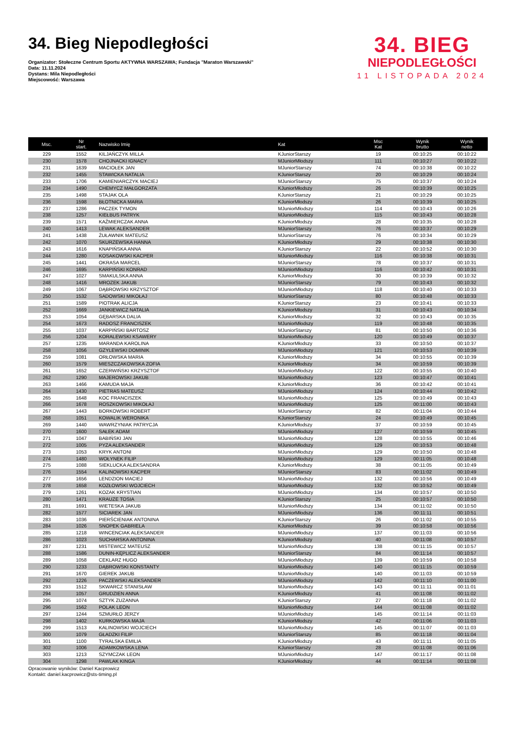34. Bieg Niepodległości
Organizator: Stołeczne Centrum Sportu AKTYWNA WARSZAWA; Fundacja "Maraton Warszawski"
Data: 11.11.2024
Dystans: Mila Niepodległości
Miejscowość: Warszawa
34. BIEG
NIEPODLEGŁOŚCI
11 LISTOPADA 2024
| Msc. | Nr start. | Nazwisko Imię | Kat | Msc Kat | Wynik brutto | Wynik netto |
| --- | --- | --- | --- | --- | --- | --- |
| 229 | 1552 | KILJAŃCZYK MILLA | KJuniorStarszy | 19 | 00:10:25 | 00:10:22 |
| 230 | 1578 | CHOJNACKI IGNACY | MJuniorMłodszy | 111 | 00:10:27 | 00:10:22 |
| 231 | 1639 | MACIOŁEK JAN | MJuniorStarszy | 74 | 00:10:38 | 00:10:22 |
| 232 | 1455 | STAWICKA NATALIA | KJuniorStarszy | 20 | 00:10:29 | 00:10:24 |
| 233 | 1706 | KAMIENIARCZYK MACIEJ | MJuniorStarszy | 75 | 00:10:37 | 00:10:24 |
| 234 | 1490 | CHEMYCZ MAŁGORZATA | KJuniorMłodszy | 26 | 00:10:39 | 00:10:25 |
| 235 | 1498 | STAJAK OLA | KJuniorStarszy | 21 | 00:10:29 | 00:10:25 |
| 236 | 1598 | BŁOTNICKA MARIA | KJuniorMłodszy | 26 | 00:10:39 | 00:10:25 |
| 237 | 1286 | PACZEK TYMON | MJuniorMłodszy | 114 | 00:10:43 | 00:10:26 |
| 238 | 1257 | KIEŁBUS PATRYK | MJuniorMłodszy | 115 | 00:10:43 | 00:10:28 |
| 239 | 1571 | KAŹMIERCZAK ANNA | KJuniorMłodszy | 28 | 00:10:35 | 00:10:28 |
| 240 | 1413 | LEWAK ALEKSANDER | MJuniorStarszy | 76 | 00:10:37 | 00:10:29 |
| 241 | 1438 | ŻUŁAWNIK MATEUSZ | MJuniorStarszy | 76 | 00:10:34 | 00:10:29 |
| 242 | 1070 | SKURZEWSKA HANNA | KJuniorMłodszy | 29 | 00:10:38 | 00:10:30 |
| 243 | 1616 | KNAPIŃSKA ANNA | KJuniorStarszy | 22 | 00:10:52 | 00:10:30 |
| 244 | 1280 | KOSAKOWSKI KACPER | MJuniorMłodszy | 116 | 00:10:38 | 00:10:31 |
| 245 | 1441 | OKRASA MARCEL | MJuniorStarszy | 78 | 00:10:37 | 00:10:31 |
| 246 | 1695 | KARPIŃSKI KONRAD | MJuniorMłodszy | 116 | 00:10:42 | 00:10:31 |
| 247 | 1027 | SMAKULSKA ANNA | KJuniorMłodszy | 30 | 00:10:39 | 00:10:32 |
| 248 | 1416 | MROZEK JAKUB | MJuniorStarszy | 79 | 00:10:43 | 00:10:32 |
| 249 | 1067 | DĄBROWSKI KRZYSZTOF | MJuniorMłodszy | 118 | 00:10:40 | 00:10:33 |
| 250 | 1532 | SADOWSKI MIKOŁAJ | MJuniorStarszy | 80 | 00:10:48 | 00:10:33 |
| 251 | 1589 | PIOTRAK ALICJA | KJuniorStarszy | 23 | 00:10:41 | 00:10:33 |
| 252 | 1669 | JANKIEWICZ NATALIA | KJuniorMłodszy | 31 | 00:10:43 | 00:10:34 |
| 253 | 1054 | GĘBARSKA DALIA | KJuniorMłodszy | 32 | 00:10:43 | 00:10:35 |
| 254 | 1673 | RADOSZ FRANCISZEK | MJuniorMłodszy | 119 | 00:10:48 | 00:10:35 |
| 255 | 1037 | KARPIŃSKI BARTOSZ | MJuniorStarszy | 81 | 00:10:50 | 00:10:36 |
| 256 | 1204 | KORALEWSKI KSAWERY | MJuniorMłodszy | 120 | 00:10:49 | 00:10:37 |
| 257 | 1235 | MARANDA KAROLINA | KJuniorMłodszy | 33 | 00:10:50 | 00:10:37 |
| 258 | 1056 | GZYLEWSKI DOMINIK | MJuniorMłodszy | 121 | 00:10:53 | 00:10:39 |
| 259 | 1081 | ORŁOWSKA MARIA | KJuniorMłodszy | 34 | 00:10:55 | 00:10:39 |
| 260 | 1579 | MIESZCZAKOWSKA ZOFIA | KJuniorMłodszy | 34 | 00:10:59 | 00:10:39 |
| 261 | 1652 | CZERWIŃSKI KRZYSZTOF | MJuniorMłodszy | 122 | 00:10:55 | 00:10:40 |
| 262 | 1290 | MAJEROWSKI JAKUB | MJuniorMłodszy | 123 | 00:10:47 | 00:10:41 |
| 263 | 1466 | KAMUDA MAJA | KJuniorMłodszy | 36 | 00:10:42 | 00:10:41 |
| 264 | 1430 | PIETRAS MATEUSZ | MJuniorMłodszy | 124 | 00:10:44 | 00:10:42 |
| 265 | 1648 | KOC FRANCISZEK | MJuniorMłodszy | 125 | 00:10:49 | 00:10:43 |
| 266 | 1678 | ROSZKOWSKI MIKOŁAJ | MJuniorMłodszy | 125 | 00:11:00 | 00:10:43 |
| 267 | 1443 | BORKOWSKI ROBERT | MJuniorStarszy | 82 | 00:11:04 | 00:10:44 |
| 268 | 1051 | KOWALIK WERONIKA | KJuniorStarszy | 24 | 00:10:49 | 00:10:45 |
| 269 | 1440 | WAWRZYNIAK PATRYCJA | KJuniorMłodszy | 37 | 00:10:59 | 00:10:45 |
| 270 | 1600 | SAŁEK ADAM | MJuniorMłodszy | 127 | 00:10:59 | 00:10:45 |
| 271 | 1047 | BABIŃSKI JAN | MJuniorMłodszy | 128 | 00:10:55 | 00:10:46 |
| 272 | 1005 | PYZA ALEKSANDER | MJuniorMłodszy | 129 | 00:10:53 | 00:10:48 |
| 273 | 1053 | KRYK ANTONI | MJuniorMłodszy | 129 | 00:10:50 | 00:10:48 |
| 274 | 1480 | WOŁYNEK FILIP | MJuniorMłodszy | 129 | 00:11:05 | 00:10:48 |
| 275 | 1088 | SIEKLUCKA ALEKSANDRA | KJuniorMłodszy | 38 | 00:11:05 | 00:10:49 |
| 276 | 1554 | KALINOWSKI KACPER | MJuniorStarszy | 83 | 00:11:02 | 00:10:49 |
| 277 | 1656 | LENDZION MACIEJ | MJuniorMłodszy | 132 | 00:10:56 | 00:10:49 |
| 278 | 1658 | KOZŁOWSKI WOJCIECH | MJuniorMłodszy | 132 | 00:10:52 | 00:10:49 |
| 279 | 1261 | KOZAK KRYSTIAN | MJuniorMłodszy | 134 | 00:10:57 | 00:10:50 |
| 280 | 1471 | KRAUZE TOSIA | KJuniorStarszy | 25 | 00:10:57 | 00:10:50 |
| 281 | 1691 | WIETESKA JAKUB | MJuniorMłodszy | 134 | 00:11:02 | 00:10:50 |
| 282 | 1577 | SICIAREK JAN | MJuniorMłodszy | 136 | 00:11:11 | 00:10:51 |
| 283 | 1036 | PIERŚCIENIAK ANTONINA | KJuniorStarszy | 26 | 00:11:02 | 00:10:55 |
| 284 | 1026 | SNOPEK GABRIELA | KJuniorMłodszy | 39 | 00:10:58 | 00:10:56 |
| 285 | 1218 | WINCENCIAK ALEKSANDER | MJuniorMłodszy | 137 | 00:11:03 | 00:10:56 |
| 286 | 1023 | SUCHARSKA ANTONINA | KJuniorMłodszy | 40 | 00:11:08 | 00:10:57 |
| 287 | 1231 | MISTEWICZ MATEUSZ | MJuniorMłodszy | 138 | 00:11:15 | 00:10:57 |
| 288 | 1586 | DUNIN-KĘPLICZ ALEKSANDER | MJuniorStarszy | 84 | 00:11:14 | 00:10:57 |
| 289 | 1058 | CEKLARZ HUGO | MJuniorMłodszy | 139 | 00:10:59 | 00:10:58 |
| 290 | 1233 | DĄBROWSKI KONSTANTY | MJuniorMłodszy | 140 | 00:11:15 | 00:10:59 |
| 291 | 1670 | GIEREK JAKUB | MJuniorMłodszy | 140 | 00:11:03 | 00:10:59 |
| 292 | 1226 | PACZEWSKI ALEKSANDER | MJuniorMłodszy | 142 | 00:11:10 | 00:11:00 |
| 293 | 1512 | SKWARCZ STANISŁAW | MJuniorMłodszy | 143 | 00:11:11 | 00:11:01 |
| 294 | 1057 | GRUDZIEN ANNA | KJuniorMłodszy | 41 | 00:11:08 | 00:11:02 |
| 295 | 1074 | SZTYK ZUZANNA | KJuniorStarszy | 27 | 00:11:18 | 00:11:02 |
| 296 | 1562 | POLAK LEON | MJuniorMłodszy | 144 | 00:11:08 | 00:11:02 |
| 297 | 1244 | SZMURŁO JERZY | MJuniorMłodszy | 145 | 00:11:14 | 00:11:03 |
| 298 | 1402 | KURKOWSKA MAJA | KJuniorMłodszy | 42 | 00:11:06 | 00:11:03 |
| 299 | 1513 | KALINOWSKI WOJCIECH | MJuniorMłodszy | 145 | 00:11:07 | 00:11:03 |
| 300 | 1079 | GŁADZKI FILIP | MJuniorStarszy | 85 | 00:11:18 | 00:11:04 |
| 301 | 1100 | TYRALSKA EMILIA | KJuniorMłodszy | 43 | 00:11:11 | 00:11:05 |
| 302 | 1006 | ADAMKOWSKA LENA | KJuniorStarszy | 28 | 00:11:08 | 00:11:06 |
| 303 | 1213 | SZYMCZAK LEON | MJuniorMłodszy | 147 | 00:11:17 | 00:11:08 |
| 304 | 1298 | PAWLAK KINGA | KJuniorMłodszy | 44 | 00:11:14 | 00:11:08 |
Opracowanie wyników: Daniel Kacprowicz
Kontakt: daniel.kacprowicz@sts-timing.pl